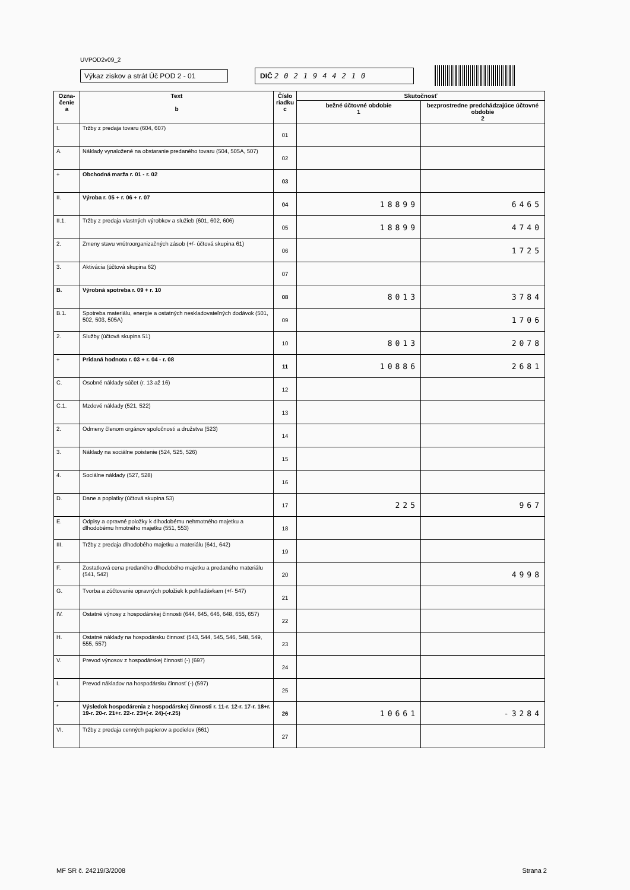UVPOD2v09_2
Výkaz ziskov a strát Úč POD 2 - 01
DIČ 2021944210
| Ozna- čenie a | Text b | Číslo riadku c | Skutočnosť | |
| --- | --- | --- | --- | --- |
| | | | bežné účtovné obdobie 1 | bezprostredne predchádzajúce účtovné obdobie 2 |
| I. | Tržby z predaja tovaru (604, 607) | 01 | | |
| A. | Náklady vynaložené na obstaranie predaného tovaru (504, 505A, 507) | 02 | | |
| + | Obchodná marža r. 01 - r. 02 | 03 | | |
| II. | Výroba r. 05 + r. 06 + r. 07 | 04 | 18899 | 6465 |
| II.1. | Tržby z predaja vlastných výrobkov a služieb (601, 602, 606) | 05 | 18899 | 4740 |
| 2. | Zmeny stavu vnútroorganizačných zásob (+/- účtová skupina 61) | 06 | | 1725 |
| 3. | Aktivácia (účtová skupina 62) | 07 | | |
| B. | Výrobná spotreba r. 09 + r. 10 | 08 | 8013 | 3784 |
| B.1. | Spotreba materiálu, energie a ostatných neskladovateľných dodávok (501, 502, 503, 505A) | 09 | | 1706 |
| 2. | Služby (účtová skupina 51) | 10 | 8013 | 2078 |
| + | Pridaná hodnota r. 03 + r. 04 - r. 08 | 11 | 10886 | 2681 |
| C. | Osobné náklady súčet (r. 13 až 16) | 12 | | |
| C.1. | Mzdové náklady (521, 522) | 13 | | |
| 2. | Odmeny členom orgánov spoločnosti a družstva (523) | 14 | | |
| 3. | Náklady na sociálne poistenie (524, 525, 526) | 15 | | |
| 4. | Sociálne náklady (527, 528) | 16 | | |
| D. | Dane a poplatky (účtová skupina 53) | 17 | 225 | 967 |
| E. | Odpisy a opravné položky k dlhodobému nehmotného majetku a dlhodobému hmotného majetku (551, 553) | 18 | | |
| III. | Tržby z predaja dlhodobého majetku a materiálu (641, 642) | 19 | | |
| F. | Zostatková cena predaného dlhodobého majetku a predaného materiálu (541, 542) | 20 | | 4998 |
| G. | Tvorba a zúčtovanie opravných položiek k pohľadávkam (+/- 547) | 21 | | |
| IV. | Ostatné výnosy z hospodárskej činnosti (644, 645, 646, 648, 655, 657) | 22 | | |
| H. | Ostatné náklady na hospodársku činnosť (543, 544, 545, 546, 548, 549, 555, 557) | 23 | | |
| V. | Prevod výnosov z hospodárskej činnosti (-) (697) | 24 | | |
| I. | Prevod nákladov na hospodársku činnosť (-) (597) | 25 | | |
| * | Výsledok hospodárenia z hospodárskej činnosti r. 11-r. 12-r. 17-r. 18+r. 19-r. 20-r. 21+r. 22-r. 23+(-r. 24)-(-r.25) | 26 | 10661 | -3284 |
| VI. | Tržby z predaja cenných papierov a podielov (661) | 27 | | |
MF SR č. 24219/3/2008 Strana 2